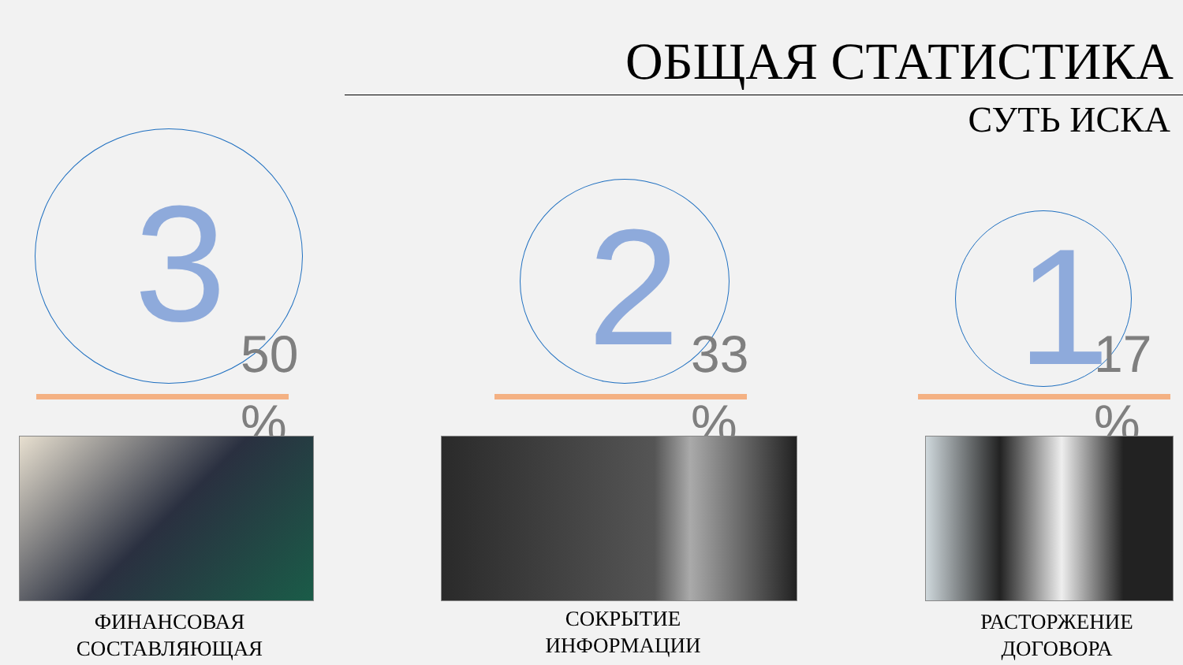ОБЩАЯ СТАТИСТИКА
СУТЬ ИСКА
3
50 %
ФИНАНСОВАЯ СОСТАВЛЯЮЩАЯ
2
33 %
СОКРЫТИЕ ИНФОРМАЦИИ
1
17 %
РАСТОРЖЕНИЕ ДОГОВОРА